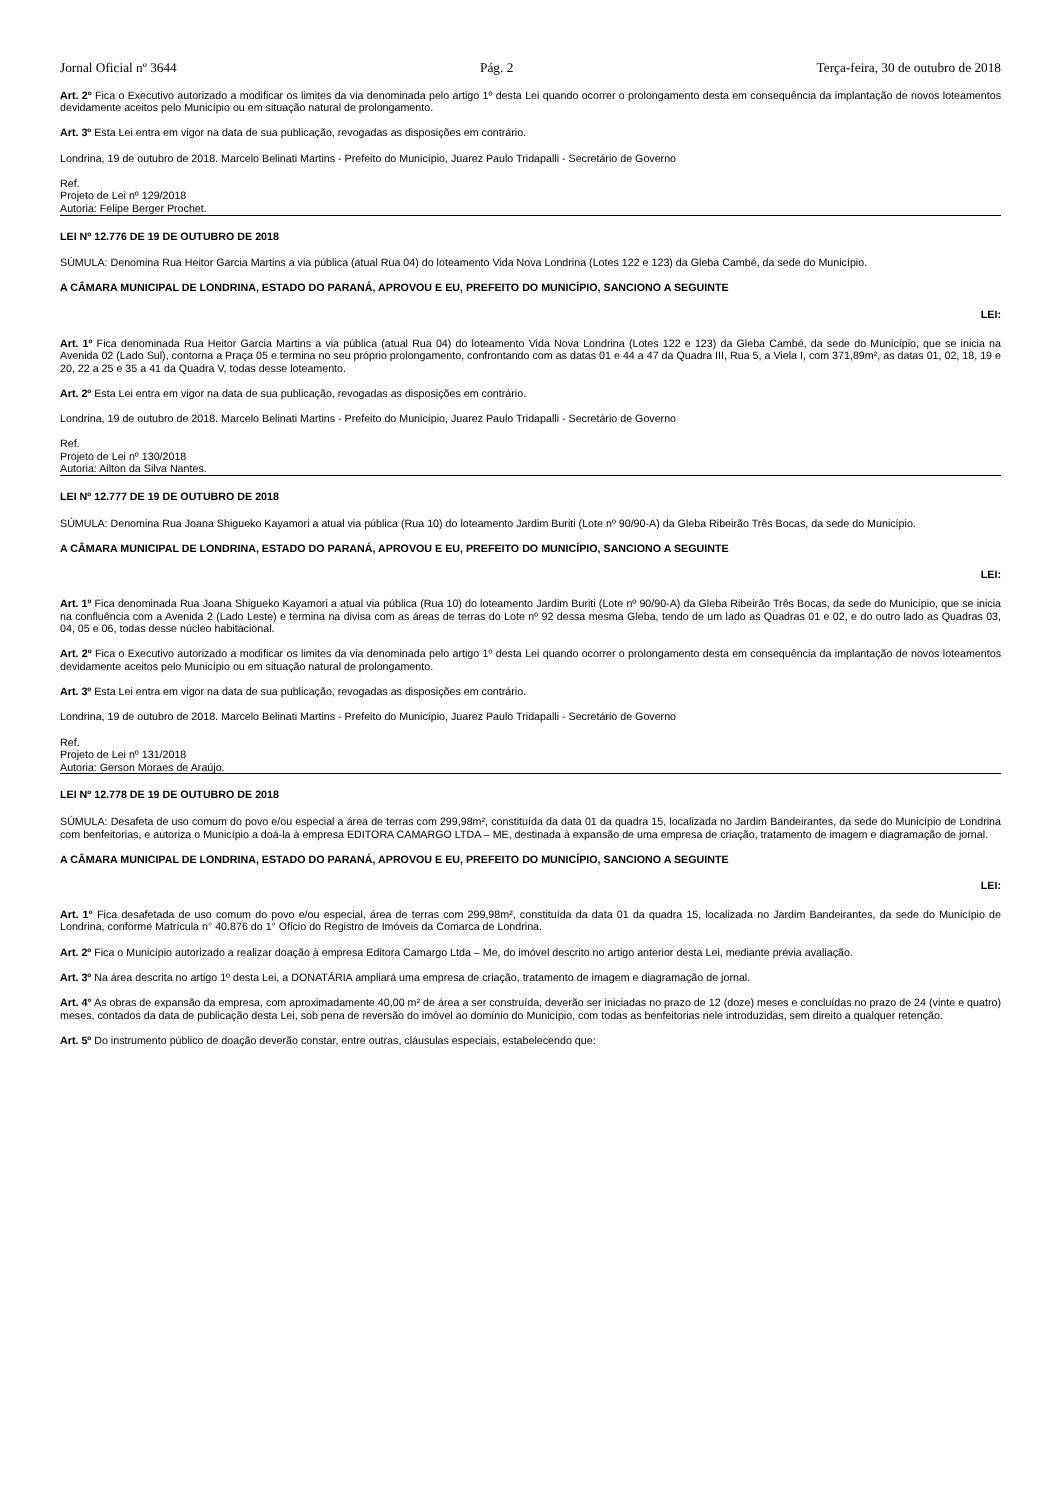Jornal Oficial nº 3644 Pág. 2 Terça-feira, 30 de outubro de 2018
Art. 2º Fica o Executivo autorizado a modificar os limites da via denominada pelo artigo 1º desta Lei quando ocorrer o prolongamento desta em consequência da implantação de novos loteamentos devidamente aceitos pelo Município ou em situação natural de prolongamento.
Art. 3º Esta Lei entra em vigor na data de sua publicação, revogadas as disposições em contrário.
Londrina, 19 de outubro de 2018. Marcelo Belinati Martins - Prefeito do Município, Juarez Paulo Tridapalli - Secretário de Governo
Ref.
Projeto de Lei nº 129/2018
Autoria: Felipe Berger Prochet.
LEI Nº 12.776 DE 19 DE OUTUBRO DE 2018
SÚMULA: Denomina Rua Heitor Garcia Martins a via pública (atual Rua 04) do loteamento Vida Nova Londrina (Lotes 122 e 123) da Gleba Cambé, da sede do Município.
A CÂMARA MUNICIPAL DE LONDRINA, ESTADO DO PARANÁ, APROVOU E EU, PREFEITO DO MUNICÍPIO, SANCIONO A SEGUINTE
LEI:
Art. 1º Fica denominada Rua Heitor Garcia Martins a via pública (atual Rua 04) do loteamento Vida Nova Londrina (Lotes 122 e 123) da Gleba Cambé, da sede do Município, que se inicia na Avenida 02 (Lado Sul), contorna a Praça 05 e termina no seu próprio prolongamento, confrontando com as datas 01 e 44 a 47 da Quadra III, Rua 5, a Viela I, com 371,89m², as datas 01, 02, 18, 19 e 20, 22 a 25 e 35 a 41 da Quadra V, todas desse loteamento.
Art. 2º Esta Lei entra em vigor na data de sua publicação, revogadas as disposições em contrário.
Londrina, 19 de outubro de 2018. Marcelo Belinati Martins - Prefeito do Município, Juarez Paulo Tridapalli - Secretário de Governo
Ref.
Projeto de Lei nº 130/2018
Autoria: Ailton da Silva Nantes.
LEI Nº 12.777 DE 19 DE OUTUBRO DE 2018
SÚMULA: Denomina Rua Joana Shigueko Kayamori a atual via pública (Rua 10) do loteamento Jardim Buriti (Lote nº 90/90-A) da Gleba Ribeirão Três Bocas, da sede do Município.
A CÂMARA MUNICIPAL DE LONDRINA, ESTADO DO PARANÁ, APROVOU E EU, PREFEITO DO MUNICÍPIO, SANCIONO A SEGUINTE
LEI:
Art. 1º Fica denominada Rua Joana Shigueko Kayamori a atual via pública (Rua 10) do loteamento Jardim Buriti (Lote nº 90/90-A) da Gleba Ribeirão Três Bocas, da sede do Município, que se inicia na confluência com a Avenida 2 (Lado Leste) e termina na divisa com as áreas de terras do Lote nº 92 dessa mesma Gleba, tendo de um lado as Quadras 01 e 02, e do outro lado as Quadras 03, 04, 05 e 06, todas desse núcleo habitacional.
Art. 2º Fica o Executivo autorizado a modificar os limites da via denominada pelo artigo 1º desta Lei quando ocorrer o prolongamento desta em consequência da implantação de novos loteamentos devidamente aceitos pelo Município ou em situação natural de prolongamento.
Art. 3º Esta Lei entra em vigor na data de sua publicação, revogadas as disposições em contrário.
Londrina, 19 de outubro de 2018. Marcelo Belinati Martins - Prefeito do Município, Juarez Paulo Tridapalli - Secretário de Governo
Ref.
Projeto de Lei nº 131/2018
Autoria: Gerson Moraes de Araújo.
LEI Nº 12.778 DE 19 DE OUTUBRO DE 2018
SÚMULA: Desafeta de uso comum do povo e/ou especial a área de terras com 299,98m², constituída da data 01 da quadra 15, localizada no Jardim Bandeirantes, da sede do Município de Londrina com benfeitorias, e autoriza o Município a doá-la à empresa EDITORA CAMARGO LTDA – ME, destinada à expansão de uma empresa de criação, tratamento de imagem e diagramação de jornal.
A CÂMARA MUNICIPAL DE LONDRINA, ESTADO DO PARANÁ, APROVOU E EU, PREFEITO DO MUNICÍPIO, SANCIONO A SEGUINTE
LEI:
Art. 1° Fica desafetada de uso comum do povo e/ou especial, área de terras com 299,98m², constituída da data 01 da quadra 15, localizada no Jardim Bandeirantes, da sede do Município de Londrina, conforme Matrícula n° 40.876 do 1° Oficio do Registro de Imóveis da Comarca de Londrina.
Art. 2º Fica o Município autorizado a realizar doação à empresa Editora Camargo Ltda – Me, do imóvel descrito no artigo anterior desta Lei, mediante prévia avaliação.
Art. 3º Na área descrita no artigo 1º desta Lei, a DONATÁRIA ampliará uma empresa de criação, tratamento de imagem e diagramação de jornal.
Art. 4° As obras de expansão da empresa, com aproximadamente 40,00 m² de área a ser construída, deverão ser iniciadas no prazo de 12 (doze) meses e concluídas no prazo de 24 (vinte e quatro) meses, contados da data de publicação desta Lei, sob pena de reversão do imóvel ao domínio do Município, com todas as benfeitorias nele introduzidas, sem direito a qualquer retenção.
Art. 5º Do instrumento público de doação deverão constar, entre outras, cláusulas especiais, estabelecendo que: